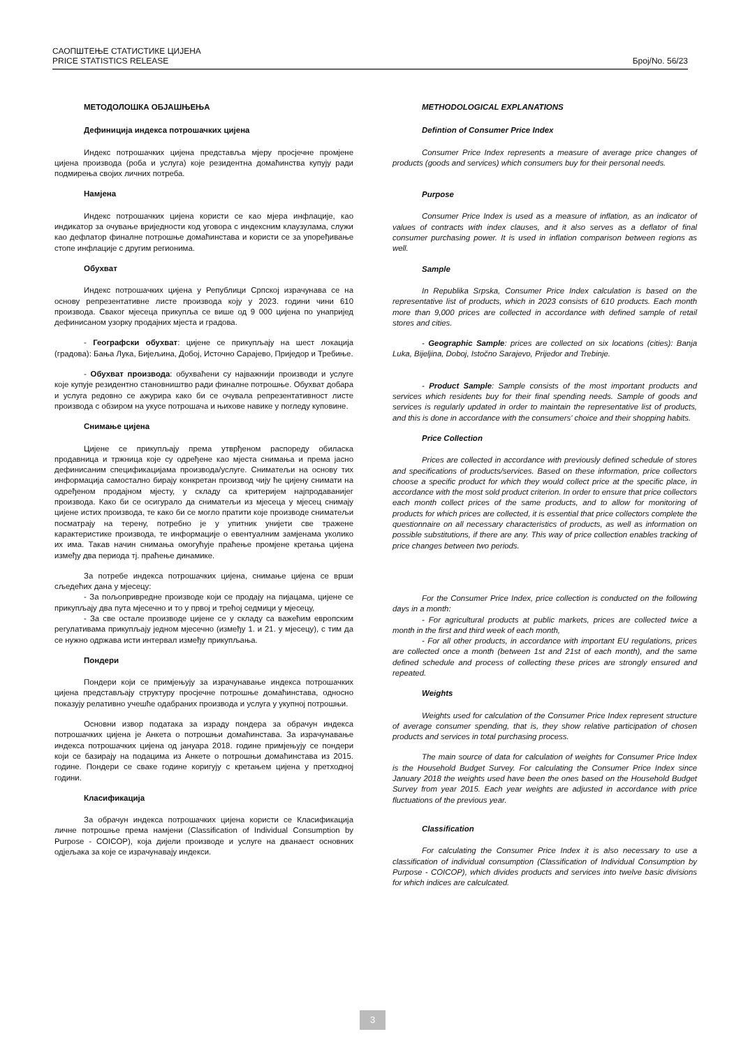САОПШТЕЊЕ СТАТИСТИКЕ ЦИЈЕНА
PRICE STATISTICS RELEASE Број/No. 56/23
МЕТОДОЛОШКА ОБЈАШЊЕЊА
Дефиниција индекса потрошачких цијена
Индекс потрошачких цијена представља мјеру просјечне промјене цијена производа (роба и услуга) које резидентна домаћинства купују ради подмирења својих личних потреба.
Намјена
Индекс потрошачких цијена користи се као мјера инфлације, као индикатор за очување вриједности код уговора с индексним клаузулама, служи као дефлатор финалне потрошње домаћинстава и користи се за упоређивање стопе инфлације с другим регионима.
Обухват
Индекс потрошачких цијена у Републици Српској израчунава се на основу репрезентативне листе производа коју у 2023. години чини 610 производа. Сваког мјесеца прикупља се више од 9 000 цијена по унапријед дефинисаном узорку продајних мјеста и градова.
- Географски обухват: цијене се прикупљају на шест локација (градова): Бања Лука, Бијељина, Добој, Источно Сарајево, Приједор и Требиње.
- Обухват производа: обухваћени су најважнији производи и услуге које купује резидентно становништво ради финалне потрошње. Обухват добара и услуга редовно се ажурира како би се очувала репрезентативност листе производа с обзиром на укусе потрошача и њихове навике у погледу куповине.
Снимање цијена
Цијене се прикупљају према утврђеном распореду обиласка продавница и тржница које су одређене као мјеста снимања и према јасно дефинисаним спецификацијама производа/услуге. Сниматељи на основу тих информација самостално бирају конкретан производ чију ће цијену снимати на одређеном продајном мјесту, у складу са критеријем најпродаванијег производа. Како би се осигурало да сниматељи из мјесеца у мјесец снимају цијене истих производа, те како би се могло пратити које производе сниматељи посматрају на терену, потребно је у упитник унијети све тражене карактеристике производа, те информације о евентуалним замјенама уколико их има. Такав начин снимања омогућује праћење промјене кретања цијена између два периода тј. праћење динамике.
За потребе индекса потрошачких цијена, снимање цијена се врши сљедећих дана у мјесецу:
- За пољопривредне производе који се продају на пијацама, цијене се прикупљају два пута мјесечно и то у првој и трећој седмици у мјесецу,
- За све остале производе цијене се у складу са важећим европским регулативама прикупљају једном мјесечно (између 1. и 21. у мјесецу), с тим да се нужно одржава исти интервал између прикупљања.
Пондери
Пондери који се примјењују за израчунавање индекса потрошачких цијена представљају структуру просјечне потрошње домаћинстава, односно показују релативно учешће одабраних производа и услуга у укупној потрошњи.
Основни извор података за израду пондера за обрачун индекса потрошачких цијена је Анкета о потрошњи домаћинстава. За израчунавање индекса потрошачких цијена од јануара 2018. године примјењују се пондери који се базирају на подацима из Анкете о потрошњи домаћинстава из 2015. године. Пондери се сваке године коригују с кретањем цијена у претходној години.
Класификација
За обрачун индекса потрошачких цијена користи се Класификација личне потрошње према намјени (Classification of Individual Consumption by Purpose - COICOP), која дијели производе и услуге на дванаест основних одјељака за које се израчунавају индекси.
METHODOLOGICAL EXPLANATIONS
Defintion of Consumer Price Index
Consumer Price Index represents a measure of average price changes of products (goods and services) which consumers buy for their personal needs.
Purpose
Consumer Price Index is used as a measure of inflation, as an indicator of values of contracts with index clauses, and it also serves as a deflator of final consumer purchasing power. It is used in inflation comparison between regions as well.
Sample
In Republika Srpska, Consumer Price Index calculation is based on the representative list of products, which in 2023 consists of 610 products. Each month more than 9,000 prices are collected in accordance with defined sample of retail stores and cities.
- Geographic Sample: prices are collected on six locations (cities): Banja Luka, Bijeljina, Doboj, Istočno Sarajevo, Prijedor and Trebinje.
- Product Sample: Sample consists of the most important products and services which residents buy for their final spending needs. Sample of goods and services is regularly updated in order to maintain the representative list of products, and this is done in accordance with the consumers' choice and their shopping habits.
Price Collection
Prices are collected in accordance with previously defined schedule of stores and specifications of products/services. Based on these information, price collectors choose a specific product for which they would collect price at the specific place, in accordance with the most sold product criterion. In order to ensure that price collectors each month collect prices of the same products, and to allow for monitoring of products for which prices are collected, it is essential that price collectors complete the questionnaire on all necessary characteristics of products, as well as information on possible substitutions, if there are any. This way of price collection enables tracking of price changes between two periods.
For the Consumer Price Index, price collection is conducted on the following days in a month:
- For agricultural products at public markets, prices are collected twice a month in the first and third week of each month,
- For all other products, in accordance with important EU regulations, prices are collected once a month (between 1st and 21st of each month), and the same defined schedule and process of collecting these prices are strongly ensured and repeated.
Weights
Weights used for calculation of the Consumer Price Index represent structure of average consumer spending, that is, they show relative participation of chosen products and services in total purchasing process.
The main source of data for calculation of weights for Consumer Price Index is the Household Budget Survey. For calculating the Consumer Price Index since January 2018 the weights used have been the ones based on the Household Budget Survey from year 2015. Each year weights are adjusted in accordance with price fluctuations of the previous year.
Classification
For calculating the Consumer Price Index it is also necessary to use a classification of individual consumption (Classification of Individual Consumption by Purpose - COICOP), which divides products and services into twelve basic divisions for which indices are calculcated.
3